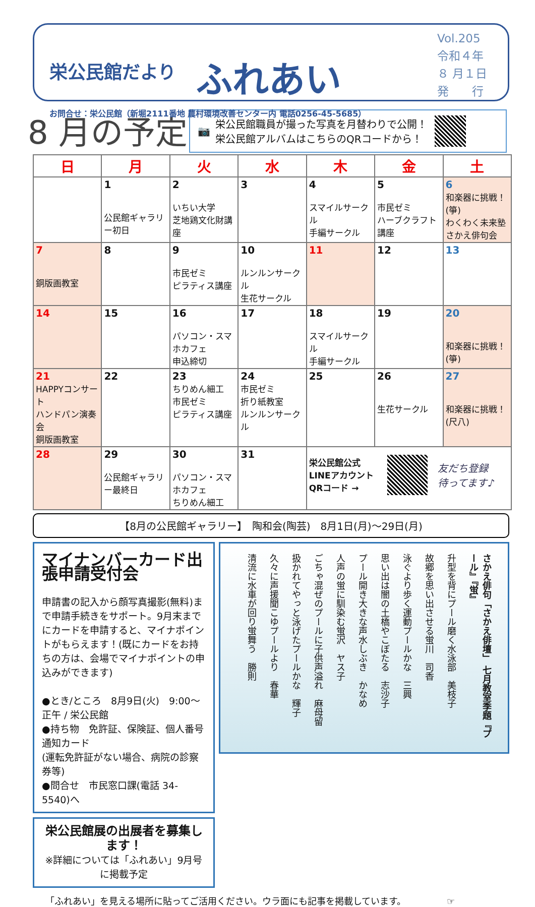栄公民館だより ふれあい
お問合せ：栄公民館（新堀2111番地 農村環境改善センター内 電話0256-45-5685）
Vol.205
令和４年
８ 月１日
発　　行
8 月の予定
📷 栄公民館職員が撮った写真を月替わりで公開！
栄公民館アルバムはこちらのQRコードから！
| 日 | 月 | 火 | 水 | 木 | 金 | 土 |
| --- | --- | --- | --- | --- | --- | --- |
| | 1 公民館ギャラリー初日 | 2 いちい大学 芝地鶏文化財講座 | 3 | 4 スマイルサークル 手編サークル | 5 市民ゼミ ハーブクラフト講座 | 6 和楽器に挑戦！(箏) わくわく未来塾 さかえ俳句会 |
| 7 銅版画教室 | 8 | 9 市民ゼミ ピラティス講座 | 10 ルンルンサークル 生花サークル | 11 | 12 | 13 |
| 14 | 15 | 16 パソコン・スマホカフェ 申込締切 | 17 | 18 スマイルサークル 手編サークル | 19 | 20 和楽器に挑戦！(箏) |
| 21 HAPPYコンサート ハンドパン演奏会 銅版画教室 | 22 | 23 ちりめん細工 市民ゼミ ピラティス講座 | 24 市民ゼミ 折り紙教室 ルンルンサークル | 25 | 26 生花サークル | 27 和楽器に挑戦！(尺八) |
| 28 | 29 公民館ギャラリー最終日 | 30 パソコン・スマホカフェ ちりめん細工 | 31 | 栄公民館公式 LINEアカウント QRコード → 友だち登録 待ってます♪ | | |
【8月の公民館ギャラリー】　陶和会(陶芸)　8月1日(月)～29日(月)
マイナンバーカード出張申請受付会
申請書の記入から顔写真撮影(無料)まで申請手続きをサポート。9月末までにカードを申請すると、マイナポイントがもらえます！(既にカードをお持ちの方は、会場でマイナポイントの申込みができます)
●とき/ところ　8月9日(火)　9:00～正午 / 栄公民館
●持ち物　免許証、保険証、個人番号通知カード
(運転免許証がない場合、病院の診察券等)
●問合せ　市民窓口課(電話 34-5540)へ
栄公民館展の出展者を募集します！
※詳細については「ふれあい」9月号に掲載予定
さかえ俳句「さかえ俳壇」 七月教室季題『プール』『蛍』
升型を背にプール磨く水泳部　美枝子
故郷を思い出させる蛍川　司香
泳ぐより歩く運動プールかな　三興
思い出は闇の土橋やこぼたる　志沙子
プール開き大きな声水しぶき　かなめ
人声の蛍に馴染む蛍沢　ヤス子
ごちゃ混ぜのプールに子供声溢れ　麻母留
扱かれてやっと泳げたプールかな　輝子
久々に声援聞こゆプールより　春華
清流に水車が回り蛍舞う　勝則
「ふれあい」を見える場所に貼ってご活用ください。ウラ面にも記事を掲載しています。　　　　　☞